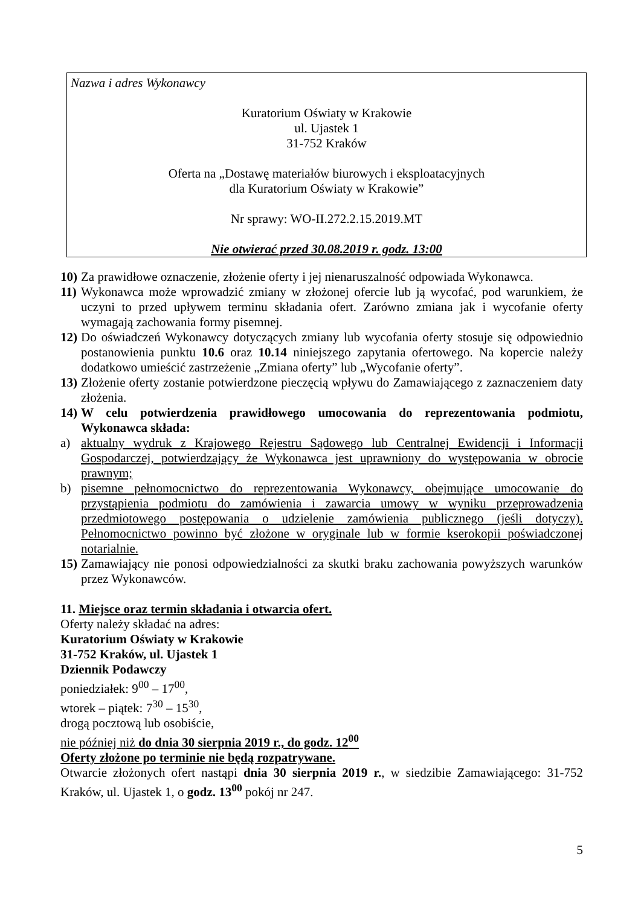Nazwa i adres Wykonawcy
Kuratorium Oświaty w Krakowie
ul. Ujastek 1
31-752 Kraków
Oferta na „Dostawę materiałów biurowych i eksploatacyjnych
dla Kuratorium Oświaty w Krakowie”
Nr sprawy: WO-II.272.2.15.2019.MT
Nie otwierać przed 30.08.2019 r. godz. 13:00
10) Za prawidłowe oznaczenie, złożenie oferty i jej nienaruszalność odpowiada Wykonawca.
11) Wykonawca może wprowadzić zmiany w złożonej ofercie lub ją wycofać, pod warunkiem, że uczyni to przed upływem terminu składania ofert. Zarówno zmiana jak i wycofanie oferty wymagają zachowania formy pisemnej.
12) Do oświadczeń Wykonawcy dotyczących zmiany lub wycofania oferty stosuje się odpowiednio postanowienia punktu 10.6 oraz 10.14 niniejszego zapytania ofertowego. Na kopercie należy dodatkowo umieścić zastrzeżenie „Zmiana oferty” lub „Wycofanie oferty”.
13) Złożenie oferty zostanie potwierdzone pieczęcią wpływu do Zamawiającego z zaznaczeniem daty złożenia.
14) W celu potwierdzenia prawidłowego umocowania do reprezentowania podmiotu, Wykonawca składa:
a) aktualny wydruk z Krajowego Rejestru Sądowego lub Centralnej Ewidencji i Informacji Gospodarczej, potwierdzający że Wykonawca jest uprawniony do występowania w obrocie prawnym;
b) pisemne pełnomocnictwo do reprezentowania Wykonawcy, obejmujące umocowanie do przystąpienia podmiotu do zamówienia i zawarcia umowy w wyniku przeprowadzenia przedmiotowego postępowania o udzielenie zamówienia publicznego (jeśli dotyczy). Pełnomocnictwo powinno być złożone w oryginale lub w formie kserokopii poświadczonej notarialnie.
15) Zamawiający nie ponosi odpowiedzialności za skutki braku zachowania powyższych warunków przez Wykonawców.
11. Miejsce oraz termin składania i otwarcia ofert.
Oferty należy składać na adres:
Kuratorium Oświaty w Krakowie
31-752 Kraków, ul. Ujastek 1
Dziennik Podawczy
poniedziałek: 9<sup>00</sup> – 17<sup>00</sup>,
wtorek – piątek: 7<sup>30</sup> – 15<sup>30</sup>,
drogą pocztową lub osobiście,
nie później niż do dnia 30 sierpnia 2019 r., do godz. 12<sup>00</sup>
Oferty złożone po terminie nie będą rozpatrywane.
Otwarcie złożonych ofert nastąpi dnia 30 sierpnia 2019 r., w siedzibie Zamawiającego: 31-752 Kraków, ul. Ujastek 1, o godz. 13<sup>00</sup> pokój nr 247.
5